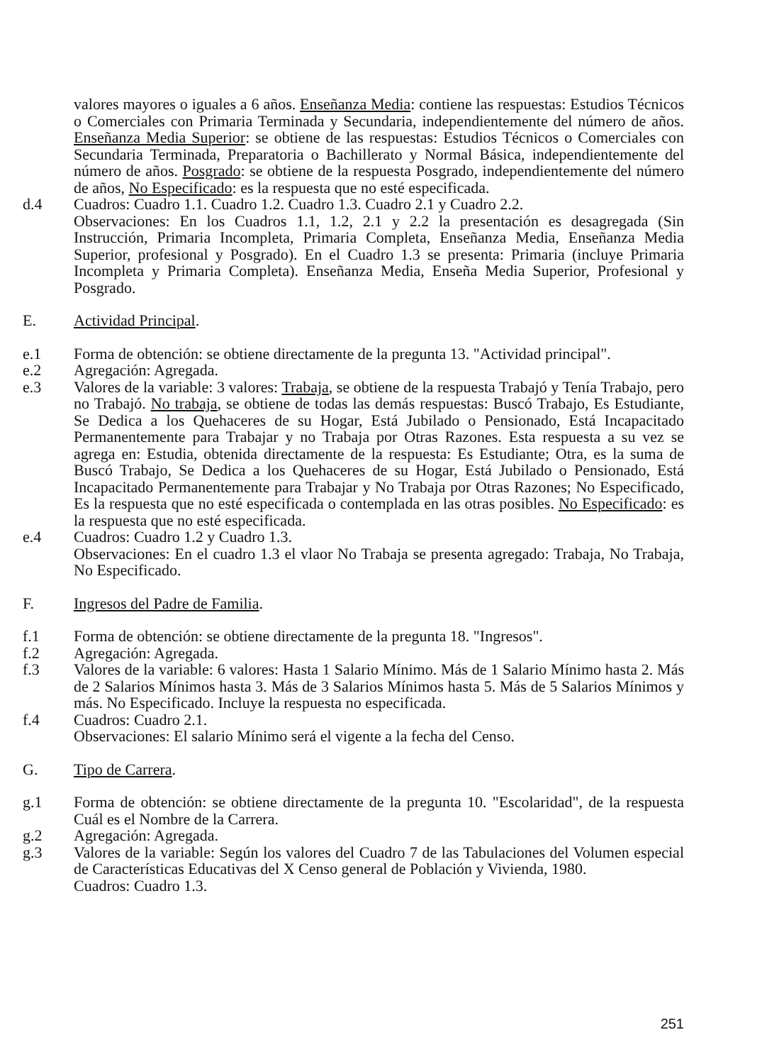valores mayores o iguales a 6 años. Enseñanza Media: contiene las respuestas: Estudios Técnicos o Comerciales con Primaria Terminada y Secundaria, independientemente del número de años. Enseñanza Media Superior: se obtiene de las respuestas: Estudios Técnicos o Comerciales con Secundaria Terminada, Preparatoria o Bachillerato y Normal Básica, independientemente del número de años. Posgrado: se obtiene de la respuesta Posgrado, independientemente del número de años, No Especificado: es la respuesta que no esté especificada.
d.4 Cuadros: Cuadro 1.1. Cuadro 1.2. Cuadro 1.3. Cuadro 2.1 y Cuadro 2.2.
Observaciones: En los Cuadros 1.1, 1.2, 2.1 y 2.2 la presentación es desagregada (Sin Instrucción, Primaria Incompleta, Primaria Completa, Enseñanza Media, Enseñanza Media Superior, profesional y Posgrado). En el Cuadro 1.3 se presenta: Primaria (incluye Primaria Incompleta y Primaria Completa). Enseñanza Media, Enseña Media Superior, Profesional y Posgrado.
E. Actividad Principal.
e.1 Forma de obtención: se obtiene directamente de la pregunta 13. "Actividad principal".
e.2 Agregación: Agregada.
e.3 Valores de la variable: 3 valores: Trabaja, se obtiene de la respuesta Trabajó y Tenía Trabajo, pero no Trabajó. No trabaja, se obtiene de todas las demás respuestas: Buscó Trabajo, Es Estudiante, Se Dedica a los Quehaceres de su Hogar, Está Jubilado o Pensionado, Está Incapacitado Permanentemente para Trabajar y no Trabaja por Otras Razones. Esta respuesta a su vez se agrega en: Estudia, obtenida directamente de la respuesta: Es Estudiante; Otra, es la suma de Buscó Trabajo, Se Dedica a los Quehaceres de su Hogar, Está Jubilado o Pensionado, Está Incapacitado Permanentemente para Trabajar y No Trabaja por Otras Razones; No Especificado, Es la respuesta que no esté especificada o contemplada en las otras posibles. No Especificado: es la respuesta que no esté especificada.
e.4 Cuadros: Cuadro 1.2 y Cuadro 1.3.
Observaciones: En el cuadro 1.3 el vlaor No Trabaja se presenta agregado: Trabaja, No Trabaja, No Especificado.
F. Ingresos del Padre de Familia.
f.1 Forma de obtención: se obtiene directamente de la pregunta 18. "Ingresos".
f.2 Agregación: Agregada.
f.3 Valores de la variable: 6 valores: Hasta 1 Salario Mínimo. Más de 1 Salario Mínimo hasta 2. Más de 2 Salarios Mínimos hasta 3. Más de 3 Salarios Mínimos hasta 5. Más de 5 Salarios Mínimos y más. No Especificado. Incluye la respuesta no especificada.
f.4 Cuadros: Cuadro 2.1.
Observaciones: El salario Mínimo será el vigente a la fecha del Censo.
G. Tipo de Carrera.
g.1 Forma de obtención: se obtiene directamente de la pregunta 10. "Escolaridad", de la respuesta Cuál es el Nombre de la Carrera.
g.2 Agregación: Agregada.
g.3 Valores de la variable: Según los valores del Cuadro 7 de las Tabulaciones del Volumen especial de Características Educativas del X Censo general de Población y Vivienda, 1980.
Cuadros: Cuadro 1.3.
251